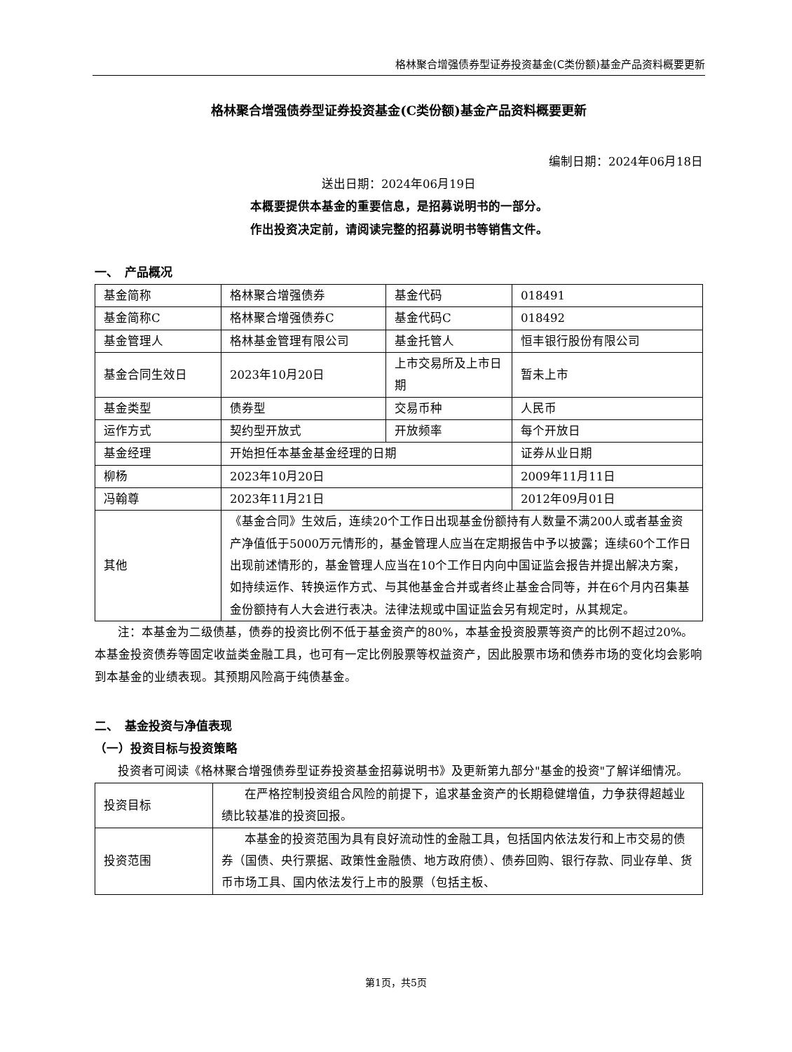格林聚合增强债券型证券投资基金(C类份额)基金产品资料概要更新
格林聚合增强债券型证券投资基金(C类份额)基金产品资料概要更新
编制日期：2024年06月18日
送出日期：2024年06月19日
本概要提供本基金的重要信息，是招募说明书的一部分。
作出投资决定前，请阅读完整的招募说明书等销售文件。
一、　产品概况
| 基金简称 | 格林聚合增强债券 | 基金代码 | 018491 |
| 基金简称C | 格林聚合增强债券C | 基金代码C | 018492 |
| 基金管理人 | 格林基金管理有限公司 | 基金托管人 | 恒丰银行股份有限公司 |
| 基金合同生效日 | 2023年10月20日 | 上市交易所及上市日期 | 暂未上市 |
| 基金类型 | 债券型 | 交易币种 | 人民币 |
| 运作方式 | 契约型开放式 | 开放频率 | 每个开放日 |
| 基金经理 | 开始担任本基金基金经理的日期 | | 证券从业日期 |
| 柳杨 | 2023年10月20日 | | 2009年11月11日 |
| 冯翰尊 | 2023年11月21日 | | 2012年09月01日 |
| 其他 | 《基金合同》生效后，连续20个工作日出现基金份额持有人数量不满200人或者基金资产净值低于5000万元情形的，基金管理人应当在定期报告中予以披露；连续60个工作日出现前述情形的，基金管理人应当在10个工作日内向中国证监会报告并提出解决方案，如持续运作、转换运作方式、与其他基金合并或者终止基金合同等，并在6个月内召集基金份额持有人大会进行表决。法律法规或中国证监会另有规定时，从其规定。 | | |
注：本基金为二级债基，债券的投资比例不低于基金资产的80%，本基金投资股票等资产的比例不超过20%。本基金投资债券等固定收益类金融工具，也可有一定比例股票等权益资产，因此股票市场和债券市场的变化均会影响到本基金的业绩表现。其预期风险高于纯债基金。
二、　基金投资与净值表现
（一）投资目标与投资策略
投资者可阅读《格林聚合增强债券型证券投资基金招募说明书》及更新第九部分"基金的投资"了解详细情况。
| 投资目标 | 在严格控制投资组合风险的前提下，追求基金资产的长期稳健增值，力争获得超越业绩比较基准的投资回报。 |
| 投资范围 | 本基金的投资范围为具有良好流动性的金融工具，包括国内依法发行和上市交易的债券（国债、央行票据、政策性金融债、地方政府债）、债券回购、银行存款、同业存单、货币市场工具、国内依法发行上市的股票（包括主板、 |
第1页，共5页